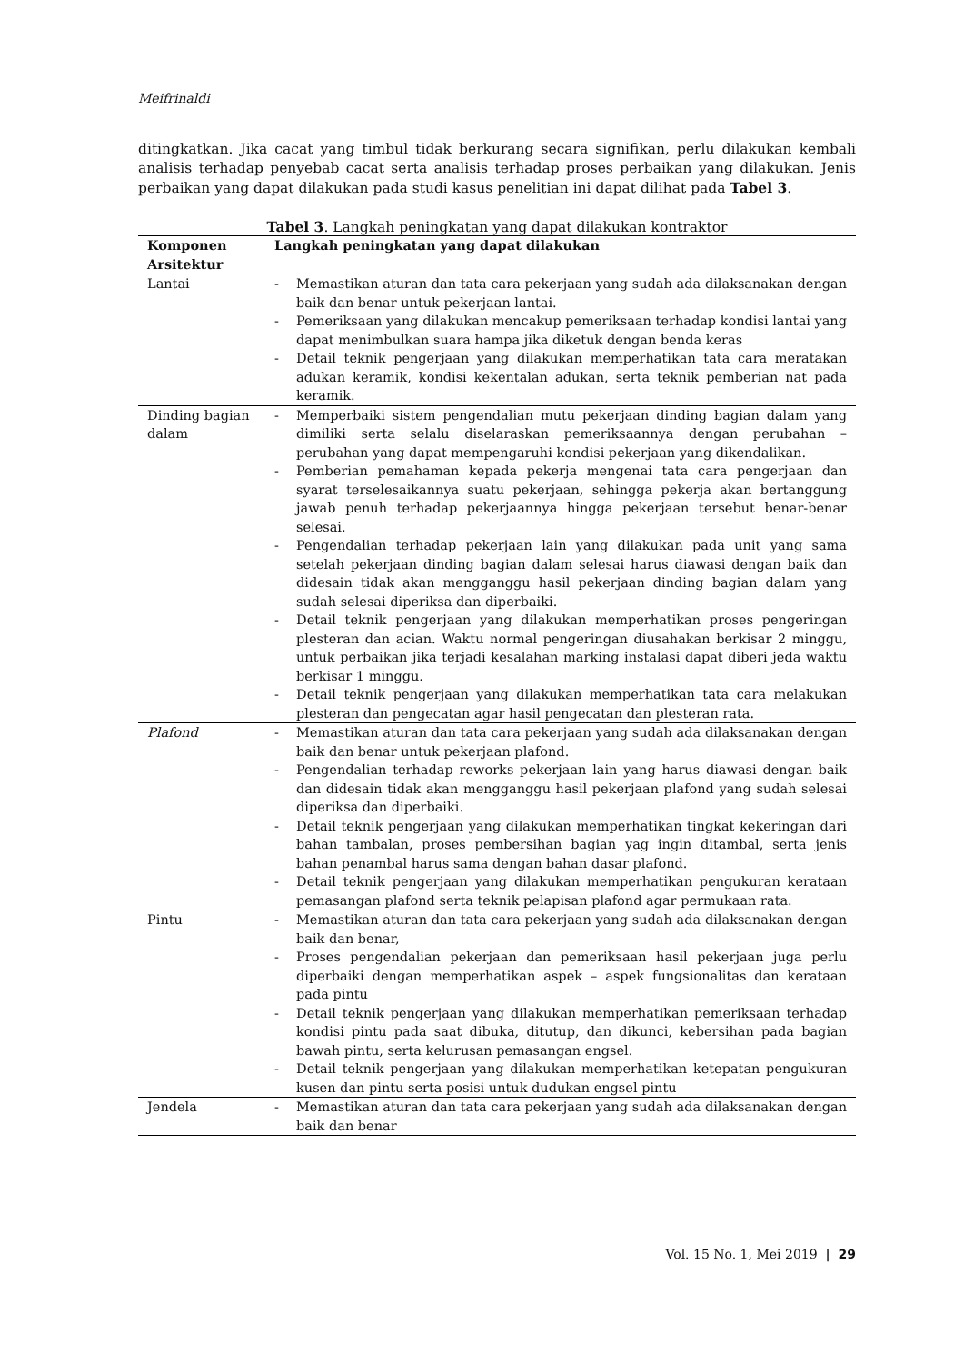Meifrinaldi
ditingkatkan. Jika cacat yang timbul tidak berkurang secara signifikan, perlu dilakukan kembali analisis terhadap penyebab cacat serta analisis terhadap proses perbaikan yang dilakukan. Jenis perbaikan yang dapat dilakukan pada studi kasus penelitian ini dapat dilihat pada Tabel 3.
Tabel 3. Langkah peningkatan yang dapat dilakukan kontraktor
| Komponen Arsitektur | Langkah peningkatan yang dapat dilakukan |
| --- | --- |
| Lantai | - Memastikan aturan dan tata cara pekerjaan yang sudah ada dilaksanakan dengan baik dan benar untuk pekerjaan lantai. - Pemeriksaan yang dilakukan mencakup pemeriksaan terhadap kondisi lantai yang dapat menimbulkan suara hampa jika diketuk dengan benda keras - Detail teknik pengerjaan yang dilakukan memperhatikan tata cara meratakan adukan keramik, kondisi kekentalan adukan, serta teknik pemberian nat pada keramik. |
| Dinding bagian dalam | - Memperbaiki sistem pengendalian mutu pekerjaan dinding bagian dalam yang dimiliki serta selalu diselaraskan pemeriksaannya dengan perubahan – perubahan yang dapat mempengaruhi kondisi pekerjaan yang dikendalikan. - Pemberian pemahaman kepada pekerja mengenai tata cara pengerjaan dan syarat terselesaikannya suatu pekerjaan, sehingga pekerja akan bertanggung jawab penuh terhadap pekerjaannya hingga pekerjaan tersebut benar-benar selesai. - Pengendalian terhadap pekerjaan lain yang dilakukan pada unit yang sama setelah pekerjaan dinding bagian dalam selesai harus diawasi dengan baik dan didesain tidak akan mengganggu hasil pekerjaan dinding bagian dalam yang sudah selesai diperiksa dan diperbaiki. - Detail teknik pengerjaan yang dilakukan memperhatikan proses pengeringan plesteran dan acian. Waktu normal pengeringan diusahakan berkisar 2 minggu, untuk perbaikan jika terjadi kesalahan marking instalasi dapat diberi jeda waktu berkisar 1 minggu. - Detail teknik pengerjaan yang dilakukan memperhatikan tata cara melakukan plesteran dan pengecatan agar hasil pengecatan dan plesteran rata. |
| Plafond | - Memastikan aturan dan tata cara pekerjaan yang sudah ada dilaksanakan dengan baik dan benar untuk pekerjaan plafond. - Pengendalian terhadap reworks pekerjaan lain yang harus diawasi dengan baik dan didesain tidak akan mengganggu hasil pekerjaan plafond yang sudah selesai diperiksa dan diperbaiki. - Detail teknik pengerjaan yang dilakukan memperhatikan tingkat kekeringan dari bahan tambalan, proses pembersihan bagian yag ingin ditambal, serta jenis bahan penambal harus sama dengan bahan dasar plafond. - Detail teknik pengerjaan yang dilakukan memperhatikan pengukuran kerataan pemasangan plafond serta teknik pelapisan plafond agar permukaan rata. |
| Pintu | - Memastikan aturan dan tata cara pekerjaan yang sudah ada dilaksanakan dengan baik dan benar, - Proses pengendalian pekerjaan dan pemeriksaan hasil pekerjaan juga perlu diperbaiki dengan memperhatikan aspek – aspek fungsionalitas dan kerataan pada pintu - Detail teknik pengerjaan yang dilakukan memperhatikan pemeriksaan terhadap kondisi pintu pada saat dibuka, ditutup, dan dikunci, kebersihan pada bagian bawah pintu, serta kelurusan pemasangan engsel. - Detail teknik pengerjaan yang dilakukan memperhatikan ketepatan pengukuran kusen dan pintu serta posisi untuk dudukan engsel pintu |
| Jendela | - Memastikan aturan dan tata cara pekerjaan yang sudah ada dilaksanakan dengan baik dan benar |
Vol. 15 No. 1, Mei 2019 | 29